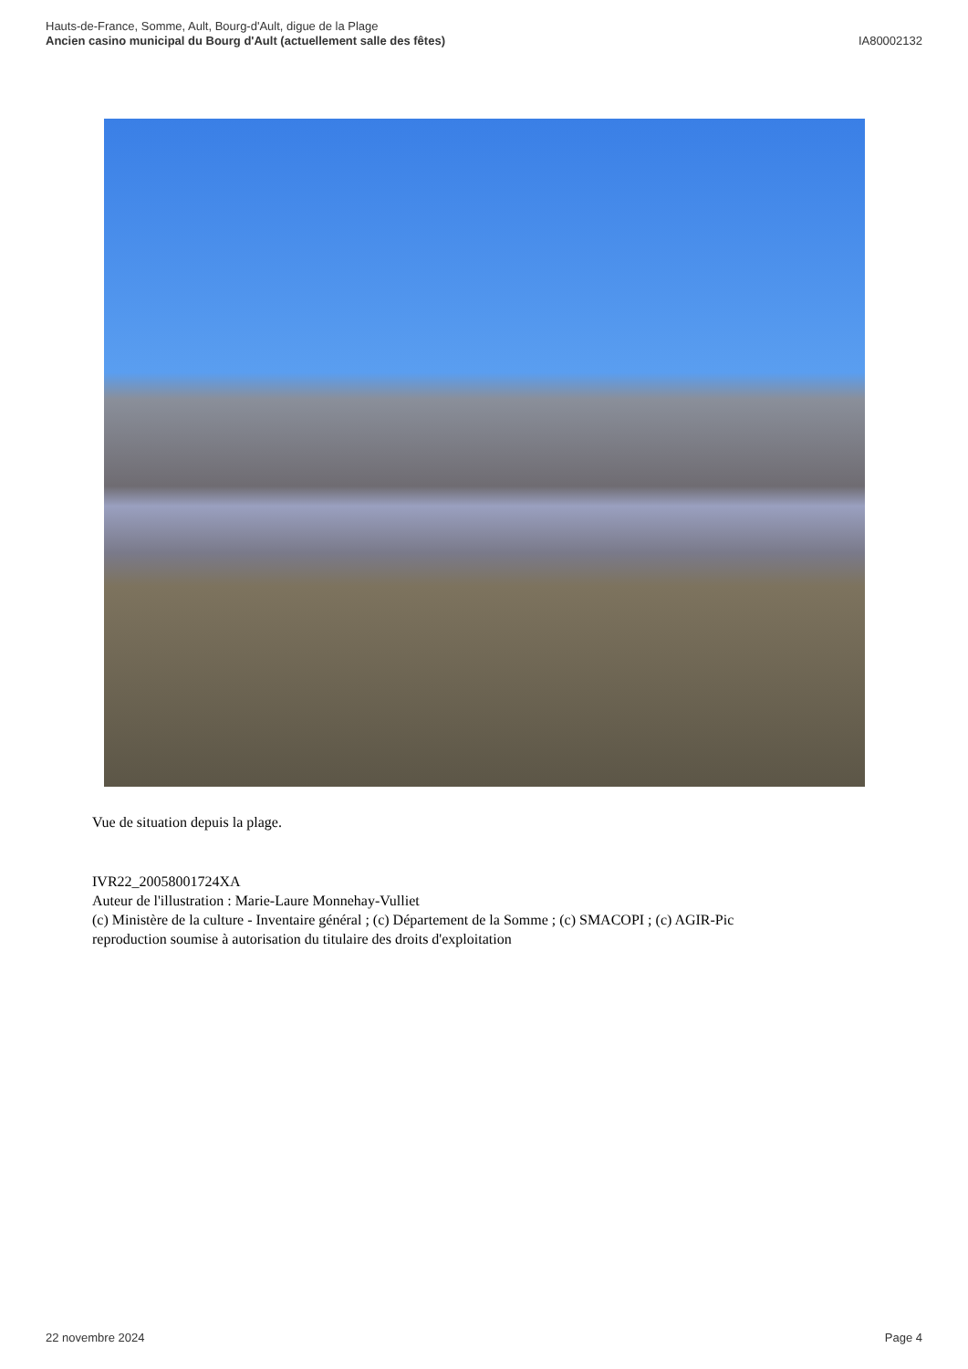Hauts-de-France, Somme, Ault, Bourg-d'Ault, digue de la Plage
Ancien casino municipal du Bourg d'Ault (actuellement salle des fêtes)
IA80002132
Vue de situation depuis la plage.
IVR22_20058001724XA
Auteur de l'illustration : Marie-Laure Monnehay-Vulliet
(c) Ministère de la culture - Inventaire général ; (c) Département de la Somme ; (c) SMACOPI ; (c) AGIR-Pic
reproduction soumise à autorisation du titulaire des droits d'exploitation
22 novembre 2024 Page 4